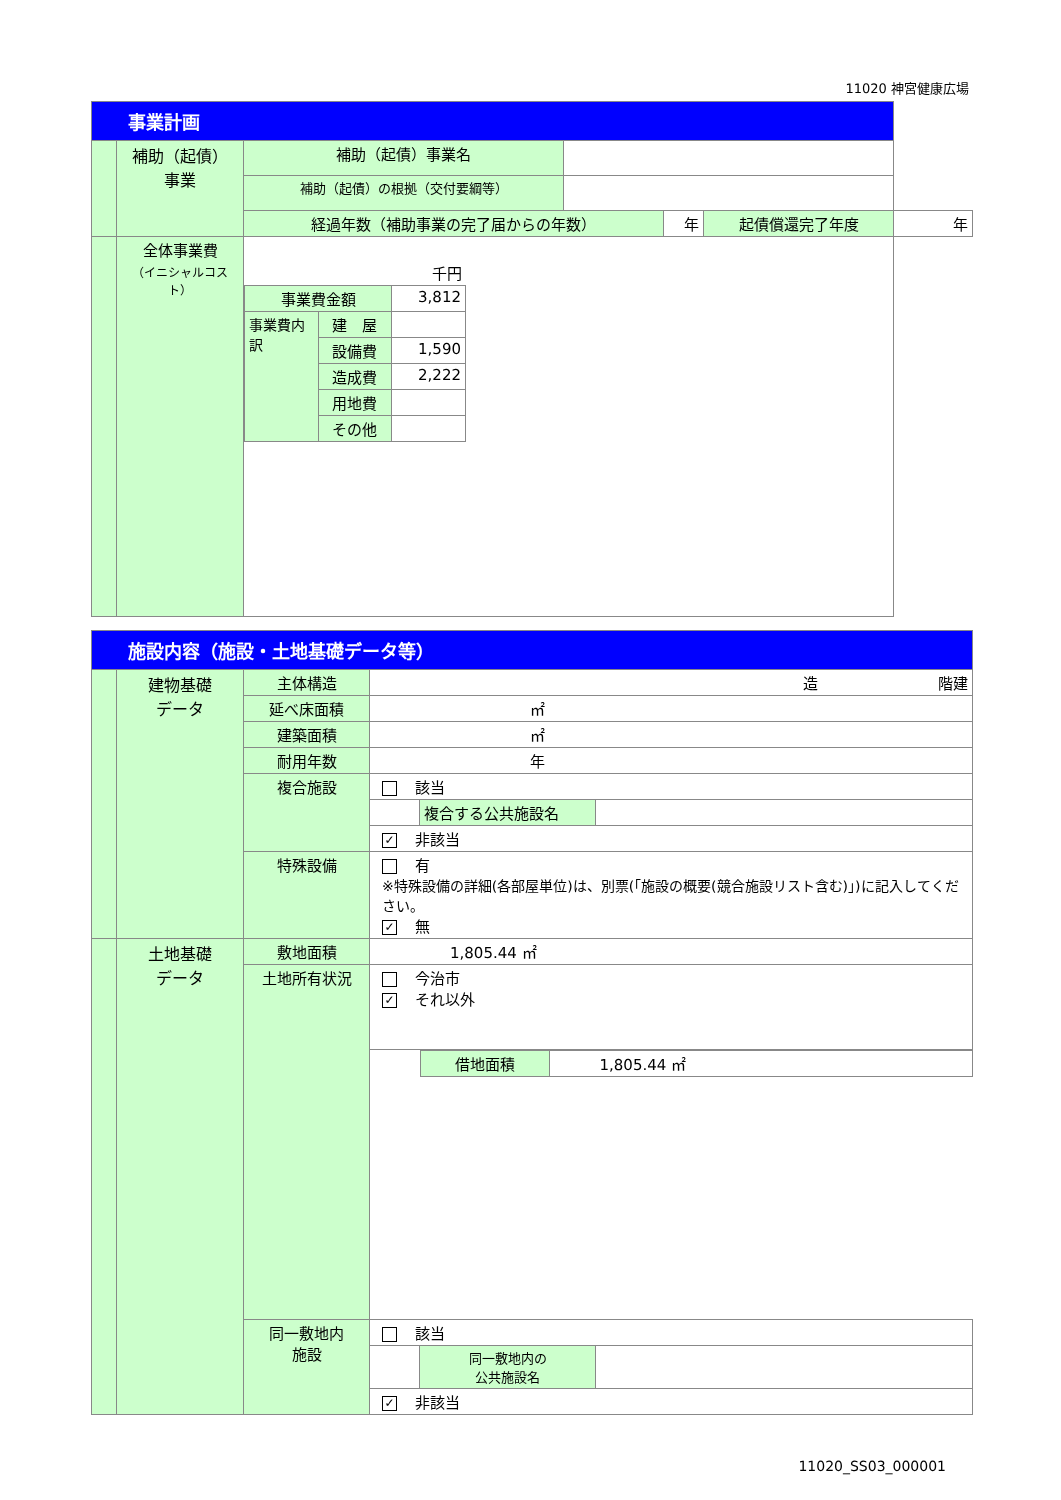11020 神宮健康広場
| 事業計画 | | | | | | |
| | 補助（起債） 事業 | 補助（起債）事業名 | | | | |
| | | 補助（起債）の根拠（交付要綱等） | | | | |
| | | 経過年数（補助事業の完了届からの年数） | | 年 | 起債償還完了年度 | 年 |
| | 全体事業費 （イニシャルコスト） | / 千円 / / / / 事業費金額 / / 3,812 / / 事業費内訳 / 建 屋 / / / / 設備費 / 1,590 / / / 造成費 / 2,222 / / / 用地費 / / / / その他 / / | | | | |
| 施設内容（施設・土地基礎データ等） | | | | | |
| | 建物基礎 データ | 主体構造 | 造 階建 | | |
| | | 延べ床面積 | ㎡ | | |
| | | 建築面積 | ㎡ | | |
| | | 耐用年数 | 年 | | |
| | | 複合施設 | 該当 | | |
| | | | | 複合する公共施設名 | |
| | | | ✓ 非該当 | | |
| | | 特殊設備 | 有 ※特殊設備の詳細(各部屋単位)は、別票(「施設の概要(競合施設リスト含む)」)に記入してください。 ✓ 無 | | |
| | 土地基礎 データ | 敷地面積 | 1,805.44 ㎡ | | |
| | | 土地所有状況 | 今治市 ✓ それ以外 | | |
| | | | | / 借地面積 / 1,805.44 ㎡ / | |
| | | 同一敷地内 施設 | 該当 | | |
| | | | | 同一敷地内の 公共施設名 | |
| | | | ✓ 非該当 | | |
11020_SS03_000001